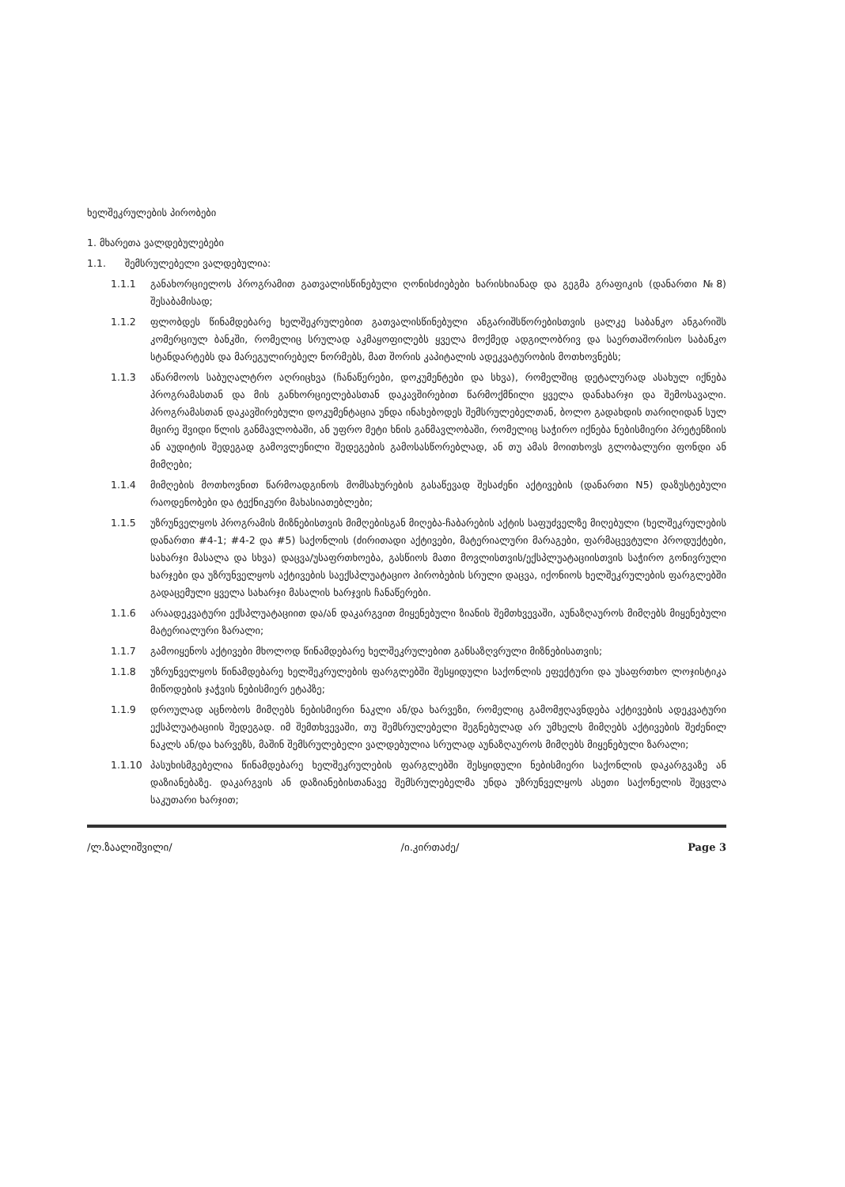ხელშეკრულების პირობები
1. მხარეთა ვალდებულებები
1.1. შემსრულებელი ვალდებულია:
1.1.1 განახორციელოს პროგრამით გათვალისწინებული ღონისძიებები ხარისხიანად და გეგმა გრაფიკის (დანართი №8) შესაბამისად;
1.1.2 ფლობდეს წინამდებარე ხელშეკრულებით გათვალისწინებული ანგარიშსწორებისთვის ცალკე საბანკო ანგარიშს კომერციულ ბანკში, რომელიც სრულად აკმაყოფილებს ყველა მოქმედ ადგილობრივ და საერთაშორისო საბანკო სტანდარტებს და მარეგულირებელ ნორმებს, მათ შორის კაპიტალის ადეკვატურობის მოთხოვნებს;
1.1.3 აწარმოოს საბუღალტრო აღრიცხვა (ჩანაწერები, დოკუმენტები და სხვა), რომელშიც დეტალურად ასახულ იქნება პროგრამასთან და მის განხორციელებასთან დაკავშირებით წარმოქმნილი ყველა დანახარჯი და შემოსავალი. პროგრამასთან დაკავშირებული დოკუმენტაცია უნდა ინახებოდეს შემსრულებელთან, ბოლო გადახდის თარიღიდან სულ მცირე შვიდი წლის განმავლობაში, ან უფრო მეტი ხნის განმავლობაში, რომელიც საჭირო იქნება ნებისმიერი პრეტენზიის ან აუდიტის შედეგად გამოვლენილი შედეგების გამოსასწორებლად, ან თუ ამას მოითხოვს გლობალური ფონდი ან მიმღები;
1.1.4 მიმღების მოთხოვნით წარმოადგინოს მომსახურების გასაწევად შესაძენი აქტივების (დანართი N5) დაზუსტებული რაოდენობები და ტექნიკური მახასიათებლები;
1.1.5 უზრუნველყოს პროგრამის მიზნებისთვის მიმღებისგან მიღება-ჩაბარების აქტის საფუძველზე მიღებული (ხელშეკრულების დანართი #4-1; #4-2 და #5) საქონლის (ძირითადი აქტივები, მატერიალური მარაგები, ფარმაცევტული პროდუქტები, სახარჯი მასალა და სხვა) დაცვა/უსაფრთხოება, გასწიოს მათი მოვლისთვის/ექსპლუატაციისთვის საჭირო გონივრული ხარჯები და უზრუნველყოს აქტივების საექსპლუატაციო პირობების სრული დაცვა, იქონიოს ხელშეკრულების ფარგლებში გადაცემული ყველა სახარჯი მასალის ხარჯვის ჩანაწერები.
1.1.6 არაადეკვატური ექსპლუატაციით და/ან დაკარგვით მიყენებული ზიანის შემთხვევაში, აუნაზღაუროს მიმღებს მიყენებული მატერიალური ზარალი;
1.1.7 გამოიყენოს აქტივები მხოლოდ წინამდებარე ხელშეკრულებით განსაზღვრული მიზნებისათვის;
1.1.8 უზრუნველყოს წინამდებარე ხელშეკრულების ფარგლებში შესყიდული საქონლის ეფექტური და უსაფრთხო ლოჯისტიკა მიწოდების ჯაჭვის ნებისმიერ ეტაპზე;
1.1.9 დროულად აცნობოს მიმღებს ნებისმიერი ნაკლი ან/და ხარვეზი, რომელიც გამომჟღავნდება აქტივების ადეკვატური ექსპლუატაციის შედეგად. იმ შემთხვევაში, თუ შემსრულებელი შეგნებულად არ უმხელს მიმღებს აქტივების შეძენილ ნაკლს ან/და ხარვეზს, მაშინ შემსრულებელი ვალდებულია სრულად აუნაზღაუროს მიმღებს მიყენებული ზარალი;
1.1.10 პასუხისმგებელია წინამდებარე ხელშეკრულების ფარგლებში შესყიდული ნებისმიერი საქონლის დაკარგვაზე ან დაზიანებაზე. დაკარგვის ან დაზიანებისთანავე შემსრულებელმა უნდა უზრუნველყოს ასეთი საქონელის შეცვლა საკუთარი ხარჯით;
/ლ.ზაალიშვილი/ /ი.კირთაძე/ Page 3